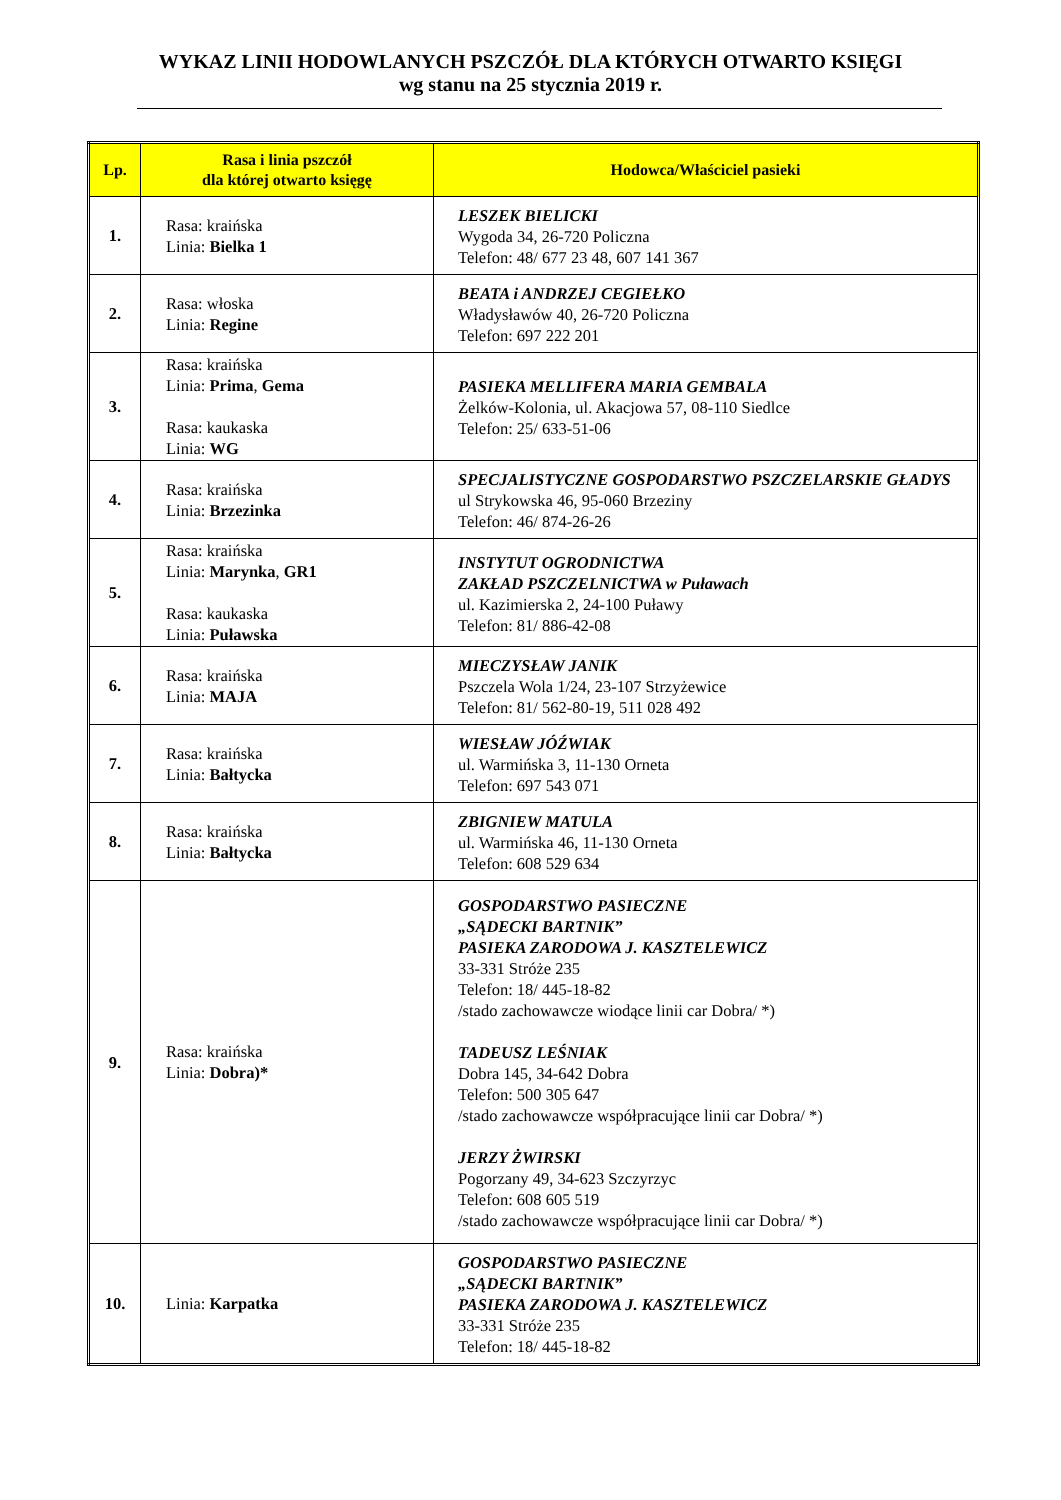WYKAZ LINII HODOWLANYCH PSZCZÓŁ DLA KTÓRYCH OTWARTO KSIĘGI
wg stanu na 25 stycznia 2019 r.
| Lp. | Rasa i linia pszczół dla której otwarto księgę | Hodowca/Właściciel pasieki |
| --- | --- | --- |
| 1. | Rasa: kraińska Linia: Bielka 1 | LESZEK BIELICKI Wygoda 34, 26-720 Policzna Telefon: 48/ 677 23 48, 607 141 367 |
| 2. | Rasa: włoska Linia: Regine | BEATA i ANDRZEJ CEGIEŁKO Władysławów 40, 26-720 Policzna Telefon: 697 222 201 |
| 3. | Rasa: kraińska Linia: Prima , Gema Rasa: kaukaska Linia: WG | PASIEKA MELLIFERA MARIA GEMBALA Żelków-Kolonia, ul. Akacjowa 57, 08-110 Siedlce Telefon: 25/ 633-51-06 |
| 4. | Rasa: kraińska Linia: Brzezinka | SPECJALISTYCZNE GOSPODARSTWO PSZCZELARSKIE GŁADYS ul Strykowska 46, 95-060 Brzeziny Telefon: 46/ 874-26-26 |
| 5. | Rasa: kraińska Linia: Marynka , GR1 Rasa: kaukaska Linia: Puławska | INSTYTUT OGRODNICTWA ZAKŁAD PSZCZELNICTWA w Puławach ul. Kazimierska 2, 24-100 Puławy Telefon: 81/ 886-42-08 |
| 6. | Rasa: kraińska Linia: MAJA | MIECZYSŁAW JANIK Pszczela Wola 1/24, 23-107 Strzyżewice Telefon: 81/ 562-80-19, 511 028 492 |
| 7. | Rasa: kraińska Linia: Bałtycka | WIESŁAW JÓŹWIAK ul. Warmińska 3, 11-130 Orneta Telefon: 697 543 071 |
| 8. | Rasa: kraińska Linia: Bałtycka | ZBIGNIEW MATULA ul. Warmińska 46, 11-130 Orneta Telefon: 608 529 634 |
| 9. | Rasa: kraińska Linia: Dobra)* | GOSPODARSTWO PASIECZNE „SĄDECKI BARTNIK” PASIEKA ZARODOWA J. KASZTELEWICZ 33-331 Stróże 235 Telefon: 18/ 445-18-82 /stado zachowawcze wiodące linii car Dobra/ *) TADEUSZ LEŚNIAK Dobra 145, 34-642 Dobra Telefon: 500 305 647 /stado zachowawcze współpracujące linii car Dobra/ *) JERZY ŻWIRSKI Pogorzany 49, 34-623 Szczyrzyc Telefon: 608 605 519 /stado zachowawcze współpracujące linii car Dobra/ *) |
| 10. | Linia: Karpatka | GOSPODARSTWO PASIECZNE „SĄDECKI BARTNIK” PASIEKA ZARODOWA J. KASZTELEWICZ 33-331 Stróże 235 Telefon: 18/ 445-18-82 |